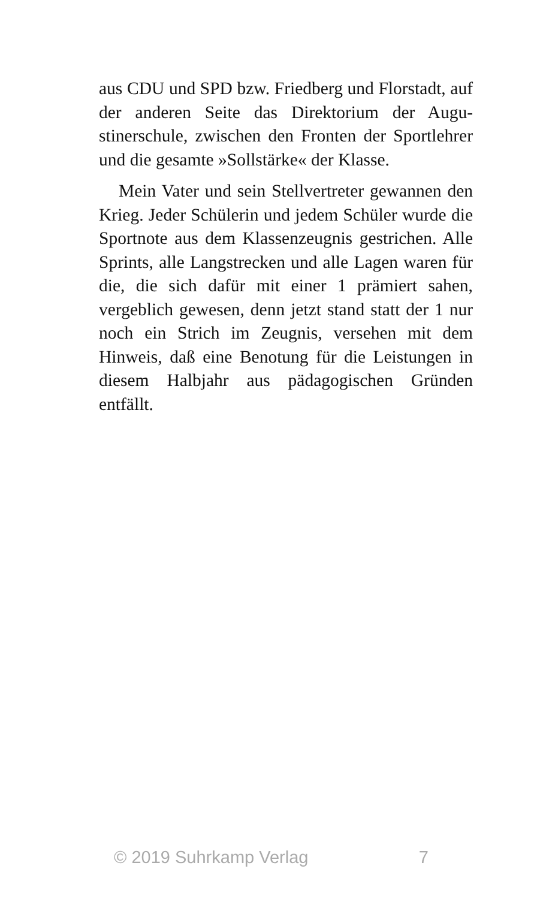aus CDU und SPD bzw. Friedberg und Florstadt, auf der anderen Seite das Direktorium der Augu­stinerschule, zwischen den Fronten der Sportleh­rer und die gesamte »Sollstärke« der Klasse.
Mein Vater und sein Stellvertreter gewannen den Krieg. Jeder Schülerin und jedem Schüler wurde die Sportnote aus dem Klassenzeugnis ge­strichen. Alle Sprints, alle Langstrecken und alle Lagen waren für die, die sich dafür mit einer 1 prämiert sahen, vergeblich gewesen, denn jetzt stand statt der 1 nur noch ein Strich im Zeugnis, versehen mit dem Hinweis, daß eine Benotung für die Leistungen in diesem Halbjahr aus päd­agogischen Gründen entfällt.
© 2019 Suhrkamp Verlag 7